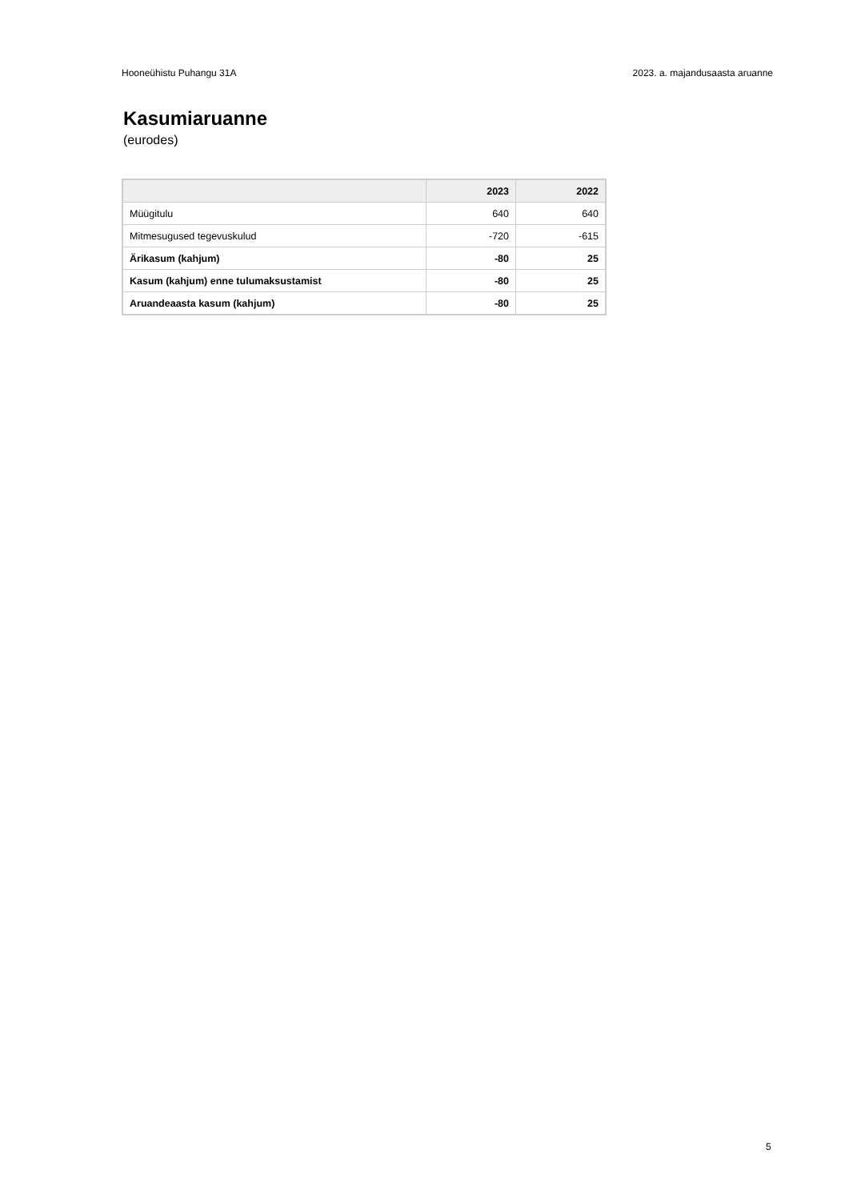Hooneühistu Puhangu 31A 2023. a. majandusaasta aruanne
Kasumiaruanne
(eurodes)
| | 2023 | 2022 |
| --- | --- | --- |
| Müügitulu | 640 | 640 |
| Mitmesugused tegevuskulud | -720 | -615 |
| Ärikasum (kahjum) | -80 | 25 |
| Kasum (kahjum) enne tulumaksustamist | -80 | 25 |
| Aruandeaasta kasum (kahjum) | -80 | 25 |
5